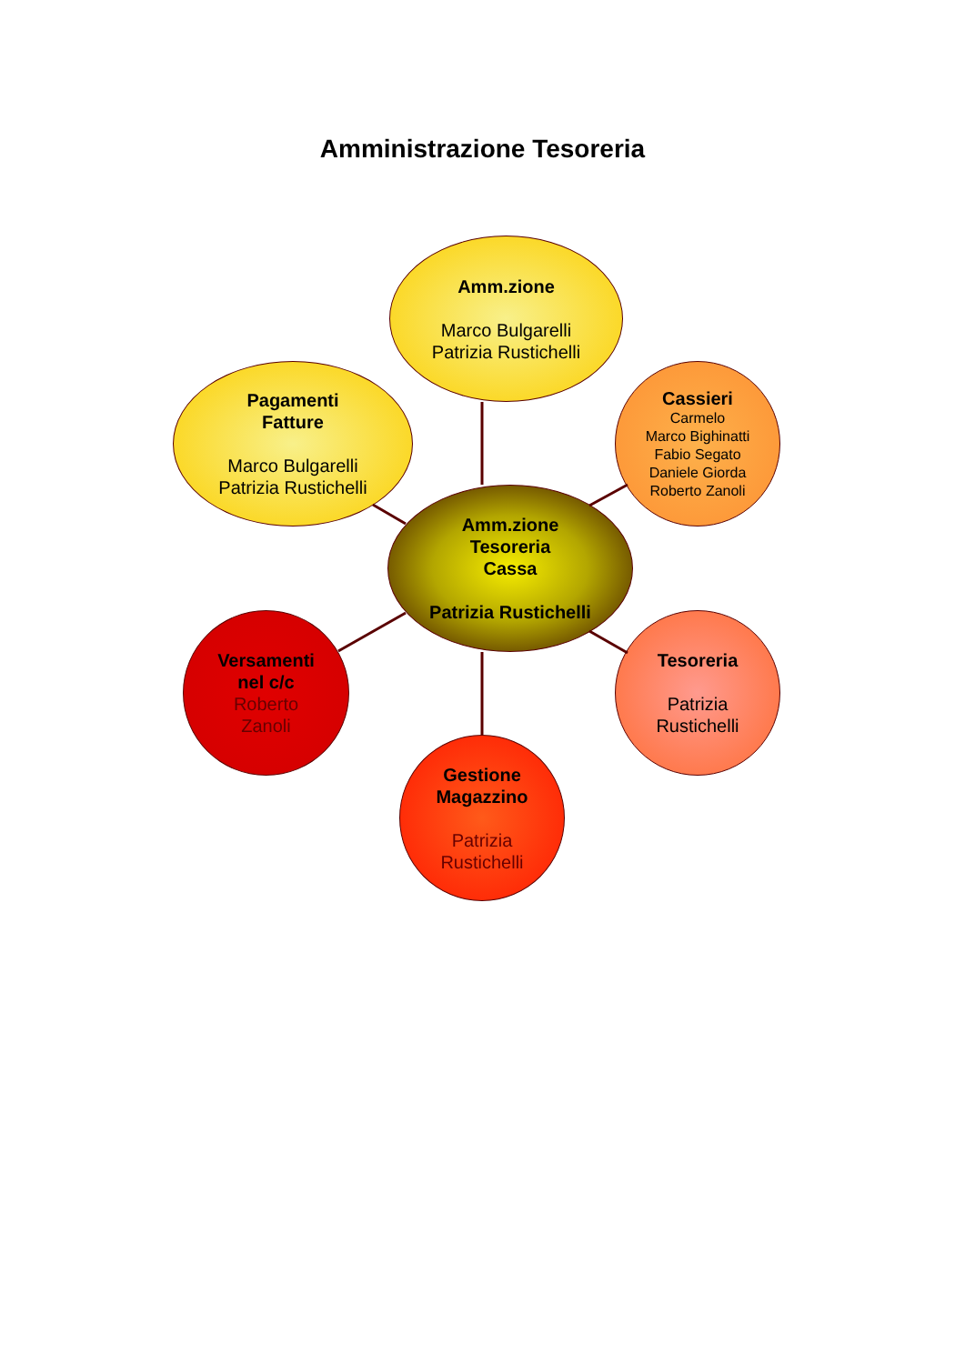Amministrazione Tesoreria
Amm.zione
Marco Bulgarelli
Patrizia Rustichelli
Pagamenti
Fatture
Marco Bulgarelli
Patrizia Rustichelli
Cassieri
Carmelo
Marco Bighinatti
Fabio Segato
Daniele Giorda
Roberto Zanoli
Amm.zione
Tesoreria
Cassa
Patrizia Rustichelli
Versamenti
nel c/c
Roberto
Zanoli
Tesoreria
Patrizia
Rustichelli
Gestione
Magazzino
Patrizia
Rustichelli